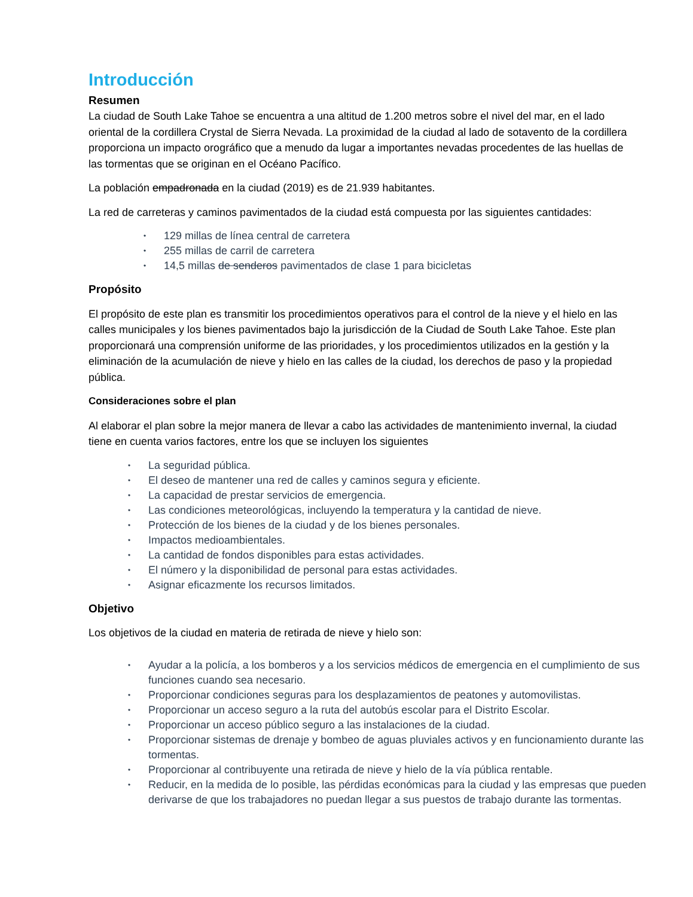Introducción
Resumen
La ciudad de South Lake Tahoe se encuentra a una altitud de 1.200 metros sobre el nivel del mar, en el lado oriental de la cordillera Crystal de Sierra Nevada. La proximidad de la ciudad al lado de sotavento de la cordillera proporciona un impacto orográfico que a menudo da lugar a importantes nevadas procedentes de las huellas de las tormentas que se originan en el Océano Pacífico.
La población empadronada en la ciudad (2019) es de 21.939 habitantes.
La red de carreteras y caminos pavimentados de la ciudad está compuesta por las siguientes cantidades:
• 129 millas de línea central de carretera
• 255 millas de carril de carretera
• 14,5 millas de senderos pavimentados de clase 1 para bicicletas
Propósito
El propósito de este plan es transmitir los procedimientos operativos para el control de la nieve y el hielo en las calles municipales y los bienes pavimentados bajo la jurisdicción de la Ciudad de South Lake Tahoe. Este plan proporcionará una comprensión uniforme de las prioridades, y los procedimientos utilizados en la gestión y la eliminación de la acumulación de nieve y hielo en las calles de la ciudad, los derechos de paso y la propiedad pública.
Consideraciones sobre el plan
Al elaborar el plan sobre la mejor manera de llevar a cabo las actividades de mantenimiento invernal, la ciudad tiene en cuenta varios factores, entre los que se incluyen los siguientes
• La seguridad pública.
• El deseo de mantener una red de calles y caminos segura y eficiente.
• La capacidad de prestar servicios de emergencia.
• Las condiciones meteorológicas, incluyendo la temperatura y la cantidad de nieve.
• Protección de los bienes de la ciudad y de los bienes personales.
• Impactos medioambientales.
• La cantidad de fondos disponibles para estas actividades.
• El número y la disponibilidad de personal para estas actividades.
• Asignar eficazmente los recursos limitados.
Objetivo
Los objetivos de la ciudad en materia de retirada de nieve y hielo son:
• Ayudar a la policía, a los bomberos y a los servicios médicos de emergencia en el cumplimiento de sus funciones cuando sea necesario.
• Proporcionar condiciones seguras para los desplazamientos de peatones y automovilistas.
• Proporcionar un acceso seguro a la ruta del autobús escolar para el Distrito Escolar.
• Proporcionar un acceso público seguro a las instalaciones de la ciudad.
• Proporcionar sistemas de drenaje y bombeo de aguas pluviales activos y en funcionamiento durante las tormentas.
• Proporcionar al contribuyente una retirada de nieve y hielo de la vía pública rentable.
• Reducir, en la medida de lo posible, las pérdidas económicas para la ciudad y las empresas que pueden derivarse de que los trabajadores no puedan llegar a sus puestos de trabajo durante las tormentas.